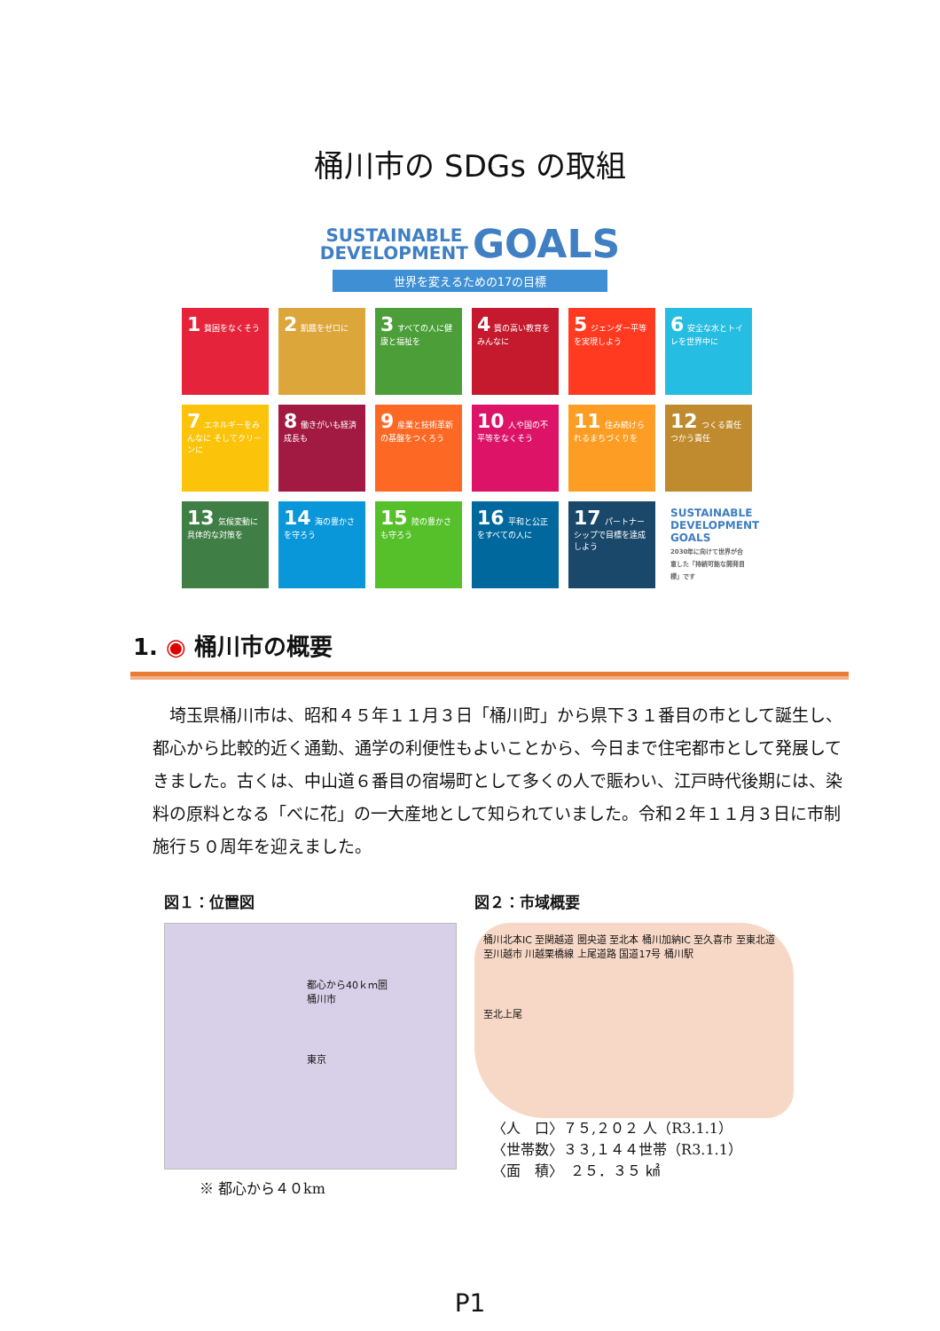桶川市の SDGs の取組
SUSTAINABLE
DEVELOPMENT GOALS
世界を変えるための17の目標
1 貧困をなくそう
2 飢餓をゼロに
3 すべての人に健康と福祉を
4 質の高い教育をみんなに
5 ジェンダー平等を実現しよう
6 安全な水とトイレを世界中に
7 エネルギーをみんなに そしてクリーンに
8 働きがいも経済成長も
9 産業と技術革新の基盤をつくろう
10 人や国の不平等をなくそう
11 住み続けられるまちづくりを
12 つくる責任 つかう責任
13 気候変動に具体的な対策を
14 海の豊かさを守ろう
15 陸の豊かさも守ろう
16 平和と公正をすべての人に
17 パートナーシップで目標を達成しよう
SUSTAINABLE DEVELOPMENT GOALS
2030年に向けて世界が合意した「持続可能な開発目標」です
1. ◉ 桶川市の概要
埼玉県桶川市は、昭和４５年１１月３日「桶川町」から県下３１番目の市として誕生し、都心から比較的近く通勤、通学の利便性もよいことから、今日まで住宅都市として発展してきました。古くは、中山道６番目の宿場町として多くの人で賑わい、江戸時代後期には、染料の原料となる「べに花」の一大産地として知られていました。令和２年１１月３日に市制施行５０周年を迎えました。
図１：位置図
都心から40ｋｍ圏
桶川市
東京
※ 都心から４０km
図２：市域概要
桶川北本IC 至関越道 圏央道 至北本 桶川加納IC 至久喜市 至東北道
至川越市 川越栗橋線 上尾道路 国道17号 桶川駅
至北上尾
〈人　口〉７５,２０２ 人（R3.1.1）
〈世帯数〉３３,１４４世帯（R3.1.1）
〈面　積〉　２５．３５ ㎢
P1